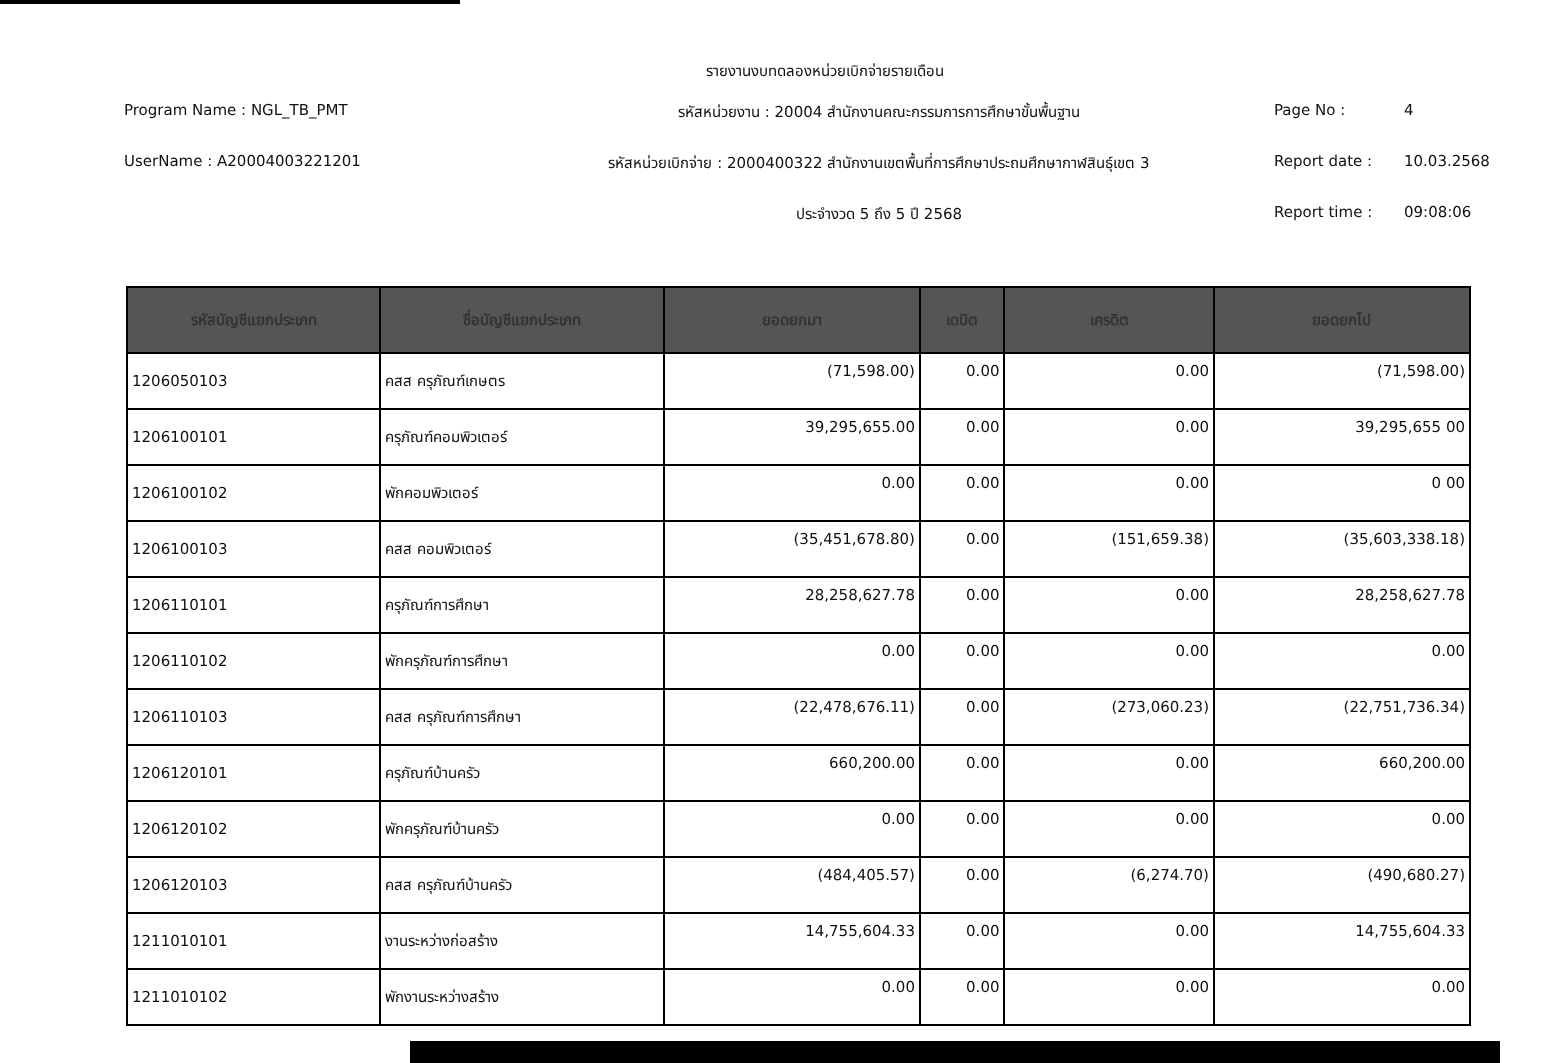รายงานงบทดลองหน่วยเบิกจ่ายรายเดือน
Program Name : NGL_TB_PMT
รหัสหน่วยงาน : 20004 สำนักงานคณะกรรมการการศึกษาขั้นพื้นฐาน
Page No :
4
UserName : A20004003221201
รหัสหน่วยเบิกจ่าย : 2000400322 สำนักงานเขตพื้นที่การศึกษาประถมศึกษากาฬสินธุ์เขต 3
Report date :
10.03.2568
ประจำงวด 5 ถึง 5 ปี 2568
Report time :
09:08:06
| รหัสบัญชีแยกประเภท | ชื่อบัญชีแยกประเภท | ยอดยกมา | เดบิต | เครดิต | ยอดยกไป |
| --- | --- | --- | --- | --- | --- |
| 1206050103 | คสส ครุภัณฑ์เกษตร | (71,598.00) | 0.00 | 0.00 | (71,598.00) |
| 1206100101 | ครุภัณฑ์คอมพิวเตอร์ | 39,295,655.00 | 0.00 | 0.00 | 39,295,655 00 |
| 1206100102 | พักคอมพิวเตอร์ | 0.00 | 0.00 | 0.00 | 0 00 |
| 1206100103 | คสส คอมพิวเตอร์ | (35,451,678.80) | 0.00 | (151,659.38) | (35,603,338.18) |
| 1206110101 | ครุภัณฑ์การศึกษา | 28,258,627.78 | 0.00 | 0.00 | 28,258,627.78 |
| 1206110102 | พักครุภัณฑ์การศึกษา | 0.00 | 0.00 | 0.00 | 0.00 |
| 1206110103 | คสส ครุภัณฑ์การศึกษา | (22,478,676.11) | 0.00 | (273,060.23) | (22,751,736.34) |
| 1206120101 | ครุภัณฑ์บ้านครัว | 660,200.00 | 0.00 | 0.00 | 660,200.00 |
| 1206120102 | พักครุภัณฑ์บ้านครัว | 0.00 | 0.00 | 0.00 | 0.00 |
| 1206120103 | คสส ครุภัณฑ์บ้านครัว | (484,405.57) | 0.00 | (6,274.70) | (490,680.27) |
| 1211010101 | งานระหว่างก่อสร้าง | 14,755,604.33 | 0.00 | 0.00 | 14,755,604.33 |
| 1211010102 | พักงานระหว่างสร้าง | 0.00 | 0.00 | 0.00 | 0.00 |